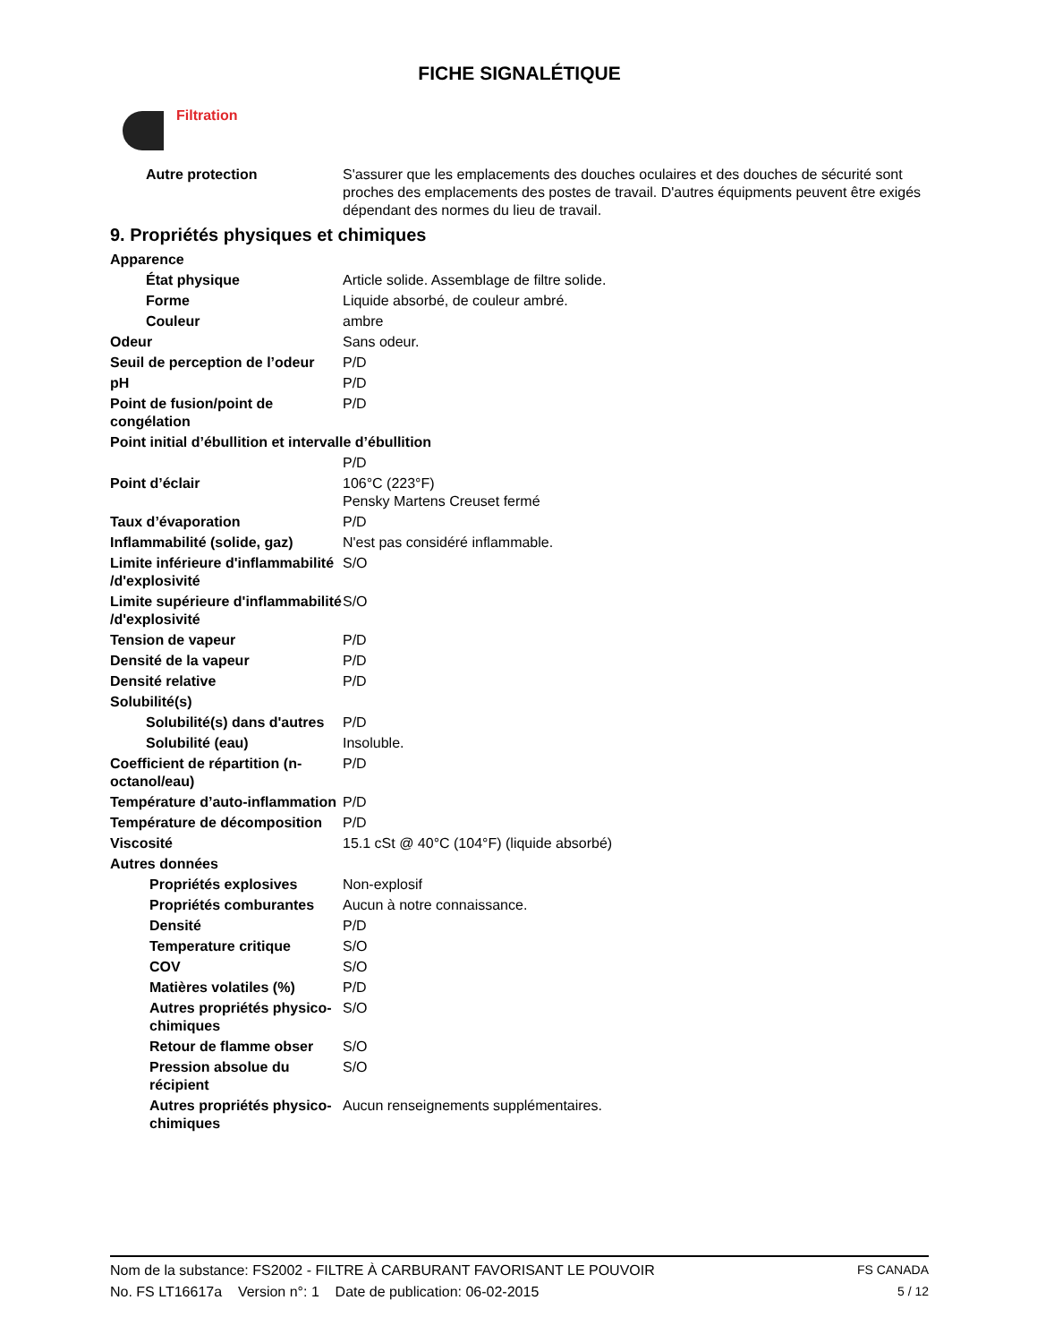FICHE SIGNALÉTIQUE
Filtration
Autre protection S'assurer que les emplacements des douches oculaires et des douches de sécurité sont proches des emplacements des postes de travail. D'autres équipments peuvent être exigés dépendant des normes du lieu de travail.
9. Propriétés physiques et chimiques
Apparence
État physique Article solide. Assemblage de filtre solide.
Forme Liquide absorbé, de couleur ambré.
Couleur ambre
Odeur Sans odeur.
Seuil de perception de l’odeur
P/D
pH P/D
Point de fusion/point de congélation
P/D
Point initial d’ébullition et intervalle d’ébullition
P/D
Point d’éclair 106°C (223°F)
Pensky Martens Creuset fermé
Taux d’évaporation P/D
Inflammabilité (solide, gaz)
N'est pas considéré inflammable.
Limite inférieure d'inflammabilité /d'explosivité
S/O
Limite supérieure d'inflammabilité /d'explosivité
S/O
Tension de vapeur P/D
Densité de la vapeur P/D
Densité relative P/D
Solubilité(s)
Solubilité(s) dans d'autres
P/D
Solubilité (eau) Insoluble.
Coefficient de répartition (n-octanol/eau)
P/D
Température d’auto-inflammation
P/D
Température de décomposition
P/D
Viscosité 15.1 cSt @ 40°C (104°F) (liquide absorbé)
Autres données
Propriétés explosives Non-explosif
Propriétés comburantes Aucun à notre connaissance.
Densité P/D
Temperature critique S/O
COV S/O
Matières volatiles (%) P/D
Autres propriétés physico-chimiques
S/O
Retour de flamme obser S/O
Pression absolue du récipient
S/O
Autres propriétés physico-chimiques
Aucun renseignements supplémentaires.
Nom de la substance: FS2002 - FILTRE À CARBURANT FAVORISANT LE POUVOIR FS CANADA
No. FS LT16617a Version n°: 1 Date de publication: 06-02-2015 5 / 12